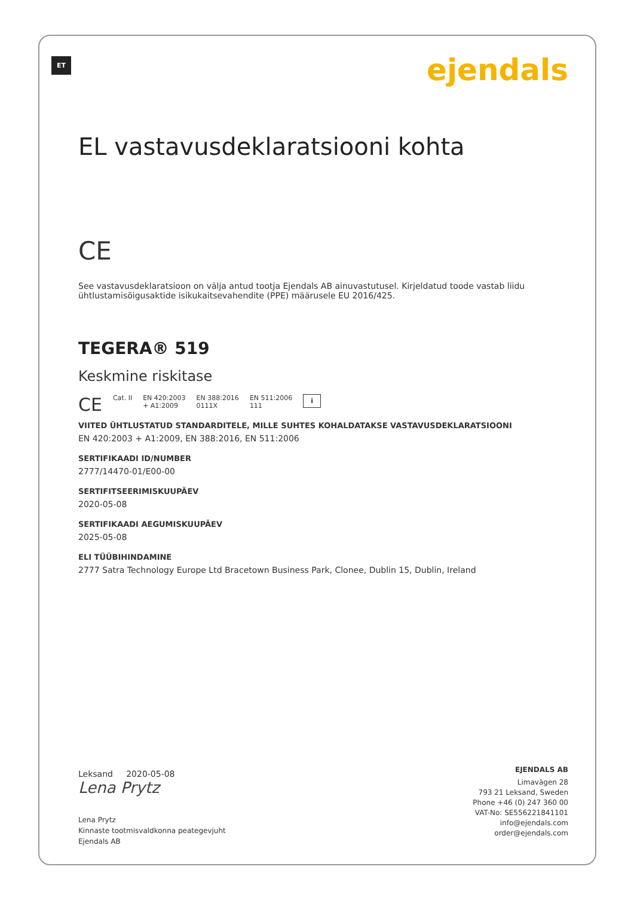ET ejendals
EL vastavusdeklaratsiooni kohta
CE
See vastavusdeklaratsioon on välja antud tootja Ejendals AB ainuvastutusel. Kirjeldatud toode vastab liidu ühtlustamisõigusaktide isikukaitsevahendite (PPE) määrusele EU 2016/425.
TEGERA® 519
Keskmine riskitase
CE Cat. II EN 420:2003
+ A1:2009 EN 388:2016
0111X EN 511:2006
111 i
VIITED ÜHTLUSTATUD STANDARDITELE, MILLE SUHTES KOHALDATAKSE VASTAVUSDEKLARATSIOONI
EN 420:2003 + A1:2009, EN 388:2016, EN 511:2006
SERTIFIKAADI ID/NUMBER
2777/14470-01/E00-00
SERTIFITSEERIMISKUUPÄEV
2020-05-08
SERTIFIKAADI AEGUMISKUUPÄEV
2025-05-08
ELI TÜÜBIHINDAMINE
2777 Satra Technology Europe Ltd Bracetown Business Park, Clonee, Dublin 15, Dublin, Ireland
Leksand 2020-05-08
Lena Prytz
Lena Prytz
Kinnaste tootmisvaldkonna peategevjuht
Ejendals AB
EJENDALS AB
Limavägen 28
793 21 Leksand, Sweden
Phone +46 (0) 247 360 00
VAT-No: SE556221841101
info@ejendals.com
order@ejendals.com